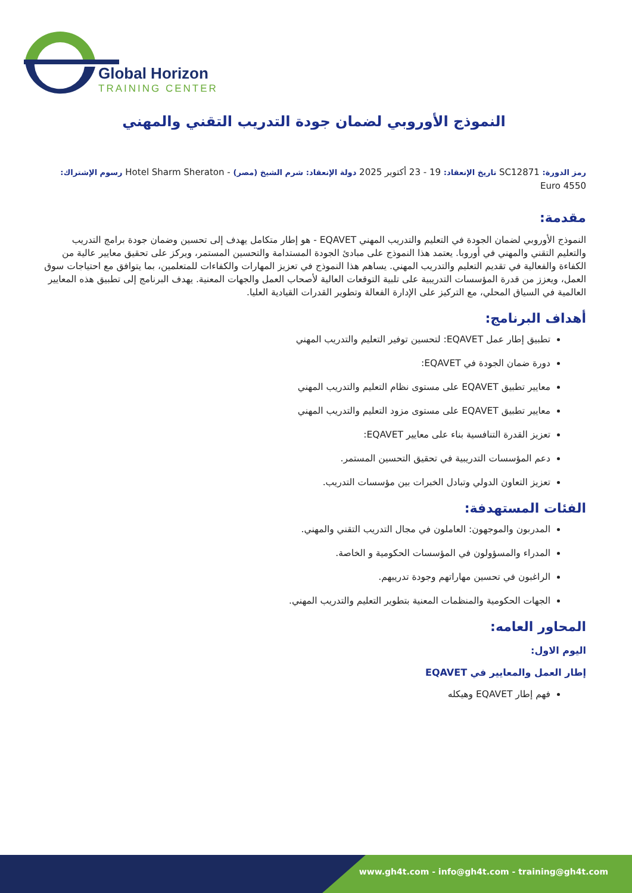Global Horizon
TRAINING CENTER
النموذج الأوروبي لضمان جودة التدريب التقني والمهني
رمز الدورة: SC12871 تاريخ الإنعقاد: 19 - 23 أكتوبر 2025 دولة الإنعقاد: شرم الشيخ (مصر) - Hotel Sharm Sheraton رسوم الإشتراك: 4550 Euro
مقدمة:
النموذج الأوروبي لضمان الجودة في التعليم والتدريب المهني EQAVET - هو إطار متكامل يهدف إلى تحسين وضمان جودة برامج التدريب والتعليم التقني والمهني في أوروبا. يعتمد هذا النموذج على مبادئ الجودة المستدامة والتحسين المستمر، ويركز على تحقيق معايير عالية من الكفاءة والفعالية في تقديم التعليم والتدريب المهني. يساهم هذا النموذج في تعزيز المهارات والكفاءات للمتعلمين، بما يتوافق مع احتياجات سوق العمل، ويعزز من قدرة المؤسسات التدريبية على تلبية التوقعات العالية لأصحاب العمل والجهات المعنية. يهدف البرنامج إلى تطبيق هذه المعايير العالمية في السياق المحلي، مع التركيز على الإدارة الفعالة وتطوير القدرات القيادية العليا.
أهداف البرنامج:
تطبيق إطار عمل EQAVET: لتحسين توفير التعليم والتدريب المهني
دورة ضمان الجودة في EQAVET:
معايير تطبيق EQAVET على مستوى نظام التعليم والتدريب المهني
معايير تطبيق EQAVET على مستوى مزود التعليم والتدريب المهني
تعزيز القدرة التنافسية بناء على معايير EQAVET:
دعم المؤسسات التدريبية في تحقيق التحسين المستمر.
تعزيز التعاون الدولي وتبادل الخبرات بين مؤسسات التدريب.
الفئات المستهدفة:
المدربون والموجهون: العاملون في مجال التدريب التقني والمهني.
المدراء والمسؤولون في المؤسسات الحكومية و الخاصة.
الراغبون في تحسين مهاراتهم وجودة تدريبهم.
الجهات الحكومية والمنظمات المعنية بتطوير التعليم والتدريب المهني.
المحاور العامه:
اليوم الاول:
إطار العمل والمعايير في EQAVET
فهم إطار EQAVET وهيكله
www.gh4t.com - info@gh4t.com - training@gh4t.com